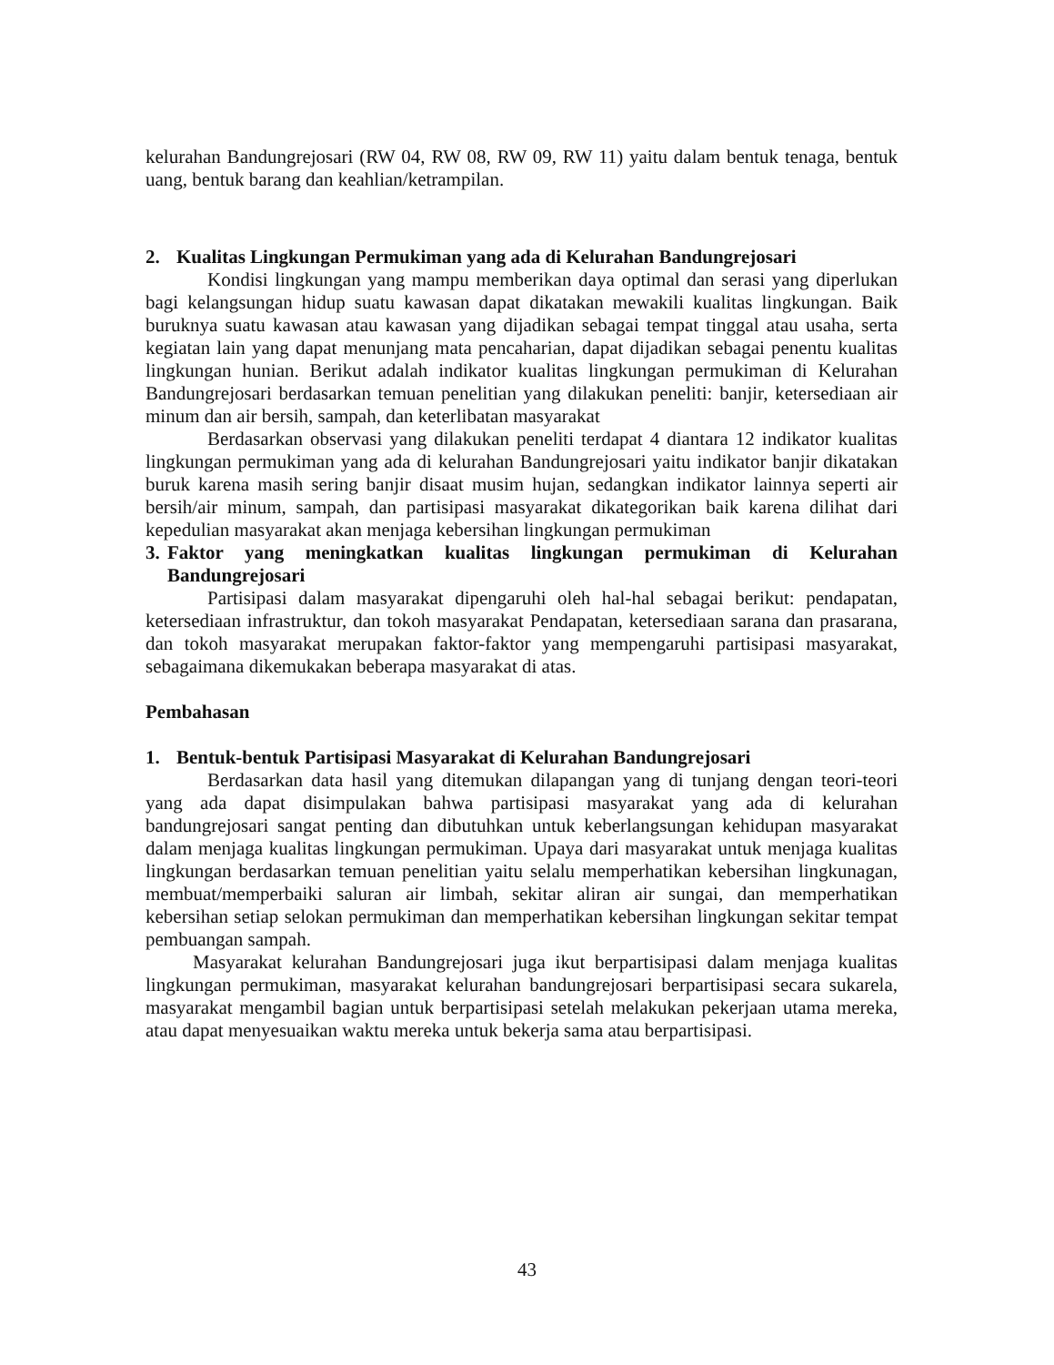kelurahan Bandungrejosari (RW 04, RW 08, RW 09, RW 11) yaitu dalam bentuk tenaga, bentuk uang, bentuk barang dan keahlian/ketrampilan.
2. Kualitas Lingkungan Permukiman yang ada di Kelurahan Bandungrejosari
Kondisi lingkungan yang mampu memberikan daya optimal dan serasi yang diperlukan bagi kelangsungan hidup suatu kawasan dapat dikatakan mewakili kualitas lingkungan. Baik buruknya suatu kawasan atau kawasan yang dijadikan sebagai tempat tinggal atau usaha, serta kegiatan lain yang dapat menunjang mata pencaharian, dapat dijadikan sebagai penentu kualitas lingkungan hunian. Berikut adalah indikator kualitas lingkungan permukiman di Kelurahan Bandungrejosari berdasarkan temuan penelitian yang dilakukan peneliti: banjir, ketersediaan air minum dan air bersih, sampah, dan keterlibatan masyarakat
Berdasarkan observasi yang dilakukan peneliti terdapat 4 diantara 12 indikator kualitas lingkungan permukiman yang ada di kelurahan Bandungrejosari yaitu indikator banjir dikatakan buruk karena masih sering banjir disaat musim hujan, sedangkan indikator lainnya seperti air bersih/air minum, sampah, dan partisipasi masyarakat dikategorikan baik karena dilihat dari kepedulian masyarakat akan menjaga kebersihan lingkungan permukiman
3. Faktor yang meningkatkan kualitas lingkungan permukiman di Kelurahan Bandungrejosari
Partisipasi dalam masyarakat dipengaruhi oleh hal-hal sebagai berikut: pendapatan, ketersediaan infrastruktur, dan tokoh masyarakat Pendapatan, ketersediaan sarana dan prasarana, dan tokoh masyarakat merupakan faktor-faktor yang mempengaruhi partisipasi masyarakat, sebagaimana dikemukakan beberapa masyarakat di atas.
Pembahasan
1. Bentuk-bentuk Partisipasi Masyarakat di Kelurahan Bandungrejosari
Berdasarkan data hasil yang ditemukan dilapangan yang di tunjang dengan teori-teori yang ada dapat disimpulakan bahwa partisipasi masyarakat yang ada di kelurahan bandungrejosari sangat penting dan dibutuhkan untuk keberlangsungan kehidupan masyarakat dalam menjaga kualitas lingkungan permukiman. Upaya dari masyarakat untuk menjaga kualitas lingkungan berdasarkan temuan penelitian yaitu selalu memperhatikan kebersihan lingkunagan, membuat/memperbaiki saluran air limbah, sekitar aliran air sungai, dan memperhatikan kebersihan setiap selokan permukiman dan memperhatikan kebersihan lingkungan sekitar tempat pembuangan sampah.
Masyarakat kelurahan Bandungrejosari juga ikut berpartisipasi dalam menjaga kualitas lingkungan permukiman, masyarakat kelurahan bandungrejosari berpartisipasi secara sukarela, masyarakat mengambil bagian untuk berpartisipasi setelah melakukan pekerjaan utama mereka, atau dapat menyesuaikan waktu mereka untuk bekerja sama atau berpartisipasi.
43